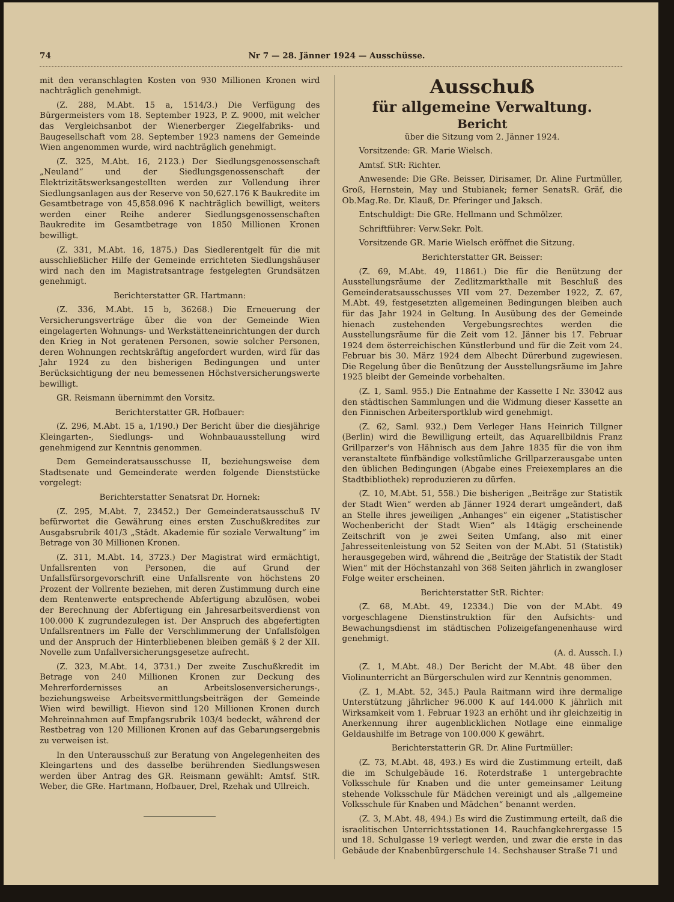74 Nr 7 — 28. Jänner 1924 — Ausschüsse.
mit den veranschlagten Kosten von 930 Millionen Kronen wird nachträglich genehmigt.
(Z. 288, M.Abt. 15 a, 1514/3.) Die Verfügung des Bürgermeisters vom 18. September 1923, P. Z. 9000, mit welcher das Vergleichsanbot der Wienerberger Ziegelfabriks- und Baugesellschaft vom 28. September 1923 namens der Gemeinde Wien angenommen wurde, wird nachträglich genehmigt.
(Z. 325, M.Abt. 16, 2123.) Der Siedlungsgenossenschaft „Neuland“ und der Siedlungsgenossenschaft der Elektrizitätswerksangestellten werden zur Vollendung ihrer Siedlungsanlagen aus der Reserve von 50,627.176 K Baukredite im Gesamtbetrage von 45,858.096 K nachträglich bewilligt, weiters werden einer Reihe anderer Siedlungsgenossenschaften Baukredite im Gesamtbetrage von 1850 Millionen Kronen bewilligt.
(Z. 331, M.Abt. 16, 1875.) Das Siedlerentgelt für die mit ausschließlicher Hilfe der Gemeinde errichteten Siedlungshäuser wird nach den im Magistratsantrage festgelegten Grundsätzen genehmigt.
Berichterstatter GR. Hartmann:
(Z. 336, M.Abt. 15 b, 36268.) Die Erneuerung der Versicherungsverträge über die von der Gemeinde Wien eingelagerten Wohnungs- und Werkstätteneinrichtungen der durch den Krieg in Not geratenen Personen, sowie solcher Personen, deren Wohnungen rechtskräftig angefordert wurden, wird für das Jahr 1924 zu den bisherigen Bedingungen und unter Berücksichtigung der neu bemessenen Höchstversicherungswerte bewilligt.
GR. Reismann übernimmt den Vorsitz.
Berichterstatter GR. Hofbauer:
(Z. 296, M.Abt. 15 a, 1/190.) Der Bericht über die diesjährige Kleingarten-, Siedlungs- und Wohnbauausstellung wird genehmigend zur Kenntnis genommen.
Dem Gemeinderatsausschusse II, beziehungsweise dem Stadtsenate und Gemeinderate werden folgende Dienststücke vorgelegt:
Berichterstatter Senatsrat Dr. Hornek:
(Z. 295, M.Abt. 7, 23452.) Der Gemeinderatsausschuß IV befürwortet die Gewährung eines ersten Zuschußkredites zur Ausgabsrubrik 401/3 „Städt. Akademie für soziale Verwaltung“ im Betrage von 30 Millionen Kronen.
(Z. 311, M.Abt. 14, 3723.) Der Magistrat wird ermächtigt, Unfallsrenten von Personen, die auf Grund der Unfallsfürsorgevorschrift eine Unfallsrente von höchstens 20 Prozent der Vollrente beziehen, mit deren Zustimmung durch eine dem Rentenwerte entsprechende Abfertigung abzulösen, wobei der Berechnung der Abfertigung ein Jahresarbeitsverdienst von 100.000 K zugrundezulegen ist. Der Anspruch des abgefertigten Unfallsrentners im Falle der Verschlimmerung der Unfallsfolgen und der Anspruch der Hinterbliebenen bleiben gemäß § 2 der XII. Novelle zum Unfallversicherungsgesetze aufrecht.
(Z. 323, M.Abt. 14, 3731.) Der zweite Zuschußkredit im Betrage von 240 Millionen Kronen zur Deckung des Mehrerfordernisses an Arbeitslosenversicherungs-, beziehungsweise Arbeitsvermittlungsbeiträgen der Gemeinde Wien wird bewilligt. Hievon sind 120 Millionen Kronen durch Mehreinnahmen auf Empfangsrubrik 103/4 bedeckt, während der Restbetrag von 120 Millionen Kronen auf das Gebarungsergebnis zu verweisen ist.
In den Unterausschuß zur Beratung von Angelegenheiten des Kleingartens und des dasselbe berührenden Siedlungswesen werden über Antrag des GR. Reismann gewählt: Amtsf. StR. Weber, die GRe. Hartmann, Hofbauer, Drel, Rzehak und Ullreich.
Ausschuß
für allgemeine Verwaltung.
Bericht
über die Sitzung vom 2. Jänner 1924.
Vorsitzende: GR. Marie Wielsch.
Amtsf. StR: Richter.
Anwesende: Die GRe. Beisser, Dirisamer, Dr. Aline Furtmüller, Groß, Hernstein, May und Stubianek; ferner SenatsR. Gräf, die Ob.Mag.Re. Dr. Klauß, Dr. Pferinger und Jaksch.
Entschuldigt: Die GRe. Hellmann und Schmölzer.
Schriftführer: Verw.Sekr. Polt.
Vorsitzende GR. Marie Wielsch eröffnet die Sitzung.
Berichterstatter GR. Beisser:
(Z. 69, M.Abt. 49, 11861.) Die für die Benützung der Ausstellungsräume der Zedlitzmarkthalle mit Beschluß des Gemeinderatsausschusses VII vom 27. Dezember 1922, Z. 67, M.Abt. 49, festgesetzten allgemeinen Bedingungen bleiben auch für das Jahr 1924 in Geltung. In Ausübung des der Gemeinde hienach zustehenden Vergebungsrechtes werden die Ausstellungsräume für die Zeit vom 12. Jänner bis 17. Februar 1924 dem österreichischen Künstlerbund und für die Zeit vom 24. Februar bis 30. März 1924 dem Albecht Dürerbund zugewiesen. Die Regelung über die Benützung der Ausstellungsräume im Jahre 1925 bleibt der Gemeinde vorbehalten.
(Z. 1, Saml. 955.) Die Entnahme der Kassette I Nr. 33042 aus den städtischen Sammlungen und die Widmung dieser Kassette an den Finnischen Arbeitersportklub wird genehmigt.
(Z. 62, Saml. 932.) Dem Verleger Hans Heinrich Tillgner (Berlin) wird die Bewilligung erteilt, das Aquarellbildnis Franz Grillparzer's von Hähnisch aus dem Jahre 1835 für die von ihm veranstaltete fünfbändige volkstümliche Grillparzerausgabe unten den üblichen Bedingungen (Abgabe eines Freiexemplares an die Stadtbibliothek) reproduzieren zu dürfen.
(Z. 10, M.Abt. 51, 558.) Die bisherigen „Beiträge zur Statistik der Stadt Wien“ werden ab Jänner 1924 derart umgeändert, daß an Stelle ihres jeweiligen „Anhanges“ ein eigener „Statistischer Wochenbericht der Stadt Wien“ als 14tägig erscheinende Zeitschrift von je zwei Seiten Umfang, also mit einer Jahresseitenleistung von 52 Seiten von der M.Abt. 51 (Statistik) herausgegeben wird, während die „Beiträge der Statistik der Stadt Wien“ mit der Höchstanzahl von 368 Seiten jährlich in zwangloser Folge weiter erscheinen.
Berichterstatter StR. Richter:
(Z. 68, M.Abt. 49, 12334.) Die von der M.Abt. 49 vorgeschlagene Dienstinstruktion für den Aufsichts- und Bewachungsdienst im städtischen Polizeigefangenenhause wird genehmigt.
(A. d. Aussch. I.)
(Z. 1, M.Abt. 48.) Der Bericht der M.Abt. 48 über den Violinunterricht an Bürgerschulen wird zur Kenntnis genommen.
(Z. 1, M.Abt. 52, 345.) Paula Raitmann wird ihre dermalige Unterstützung jährlicher 96.000 K auf 144.000 K jährlich mit Wirksamkeit vom 1. Februar 1923 an erhöht und ihr gleichzeitig in Anerkennung ihrer augenblicklichen Notlage eine einmalige Geldaushilfe im Betrage von 100.000 K gewährt.
Berichterstatterin GR. Dr. Aline Furtmüller:
(Z. 73, M.Abt. 48, 493.) Es wird die Zustimmung erteilt, daß die im Schulgebäude 16. Roterdstraße 1 untergebrachte Volksschule für Knaben und die unter gemeinsamer Leitung stehende Volksschule für Mädchen vereinigt und als „allgemeine Volksschule für Knaben und Mädchen“ benannt werden.
(Z. 3, M.Abt. 48, 494.) Es wird die Zustimmung erteilt, daß die israelitischen Unterrichtsstationen 14. Rauchfangkehrergasse 15 und 18. Schulgasse 19 verlegt werden, und zwar die erste in das Gebäude der Knabenbürgerschule 14. Sechshauser Straße 71 und